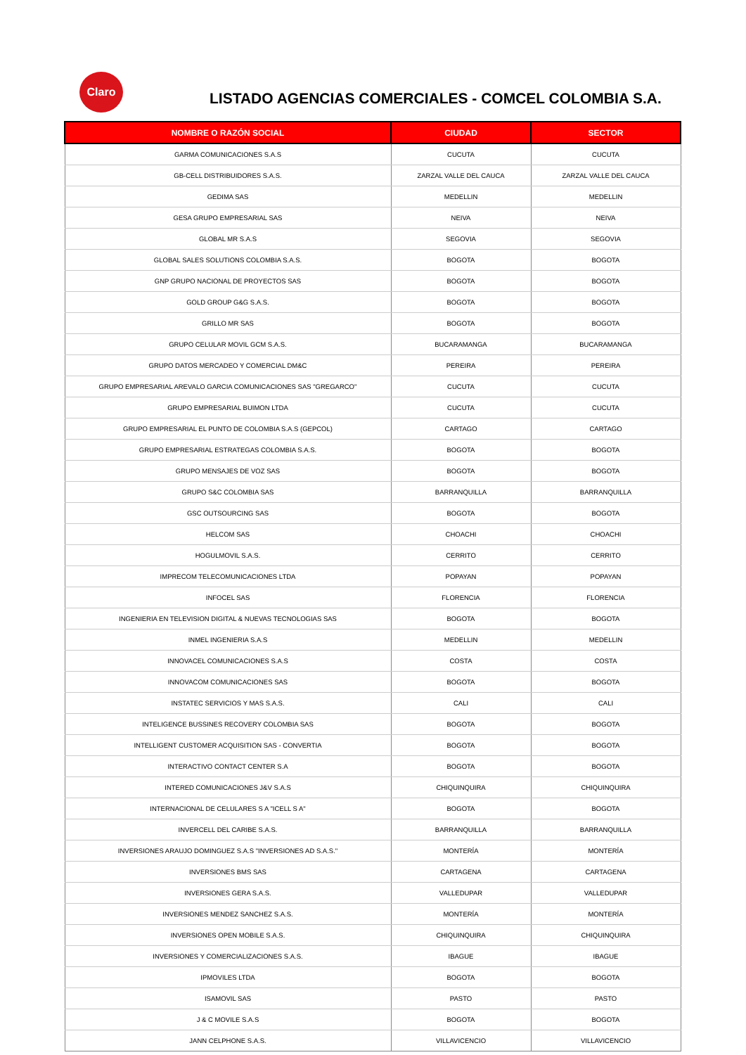Claro
LISTADO AGENCIAS COMERCIALES - COMCEL COLOMBIA S.A.
| NOMBRE O RAZÓN SOCIAL | CIUDAD | SECTOR |
| --- | --- | --- |
| GARMA COMUNICACIONES S.A.S | CUCUTA | CUCUTA |
| GB-CELL DISTRIBUIDORES S.A.S. | ZARZAL VALLE DEL CAUCA | ZARZAL VALLE DEL CAUCA |
| GEDIMA SAS | MEDELLIN | MEDELLIN |
| GESA GRUPO EMPRESARIAL SAS | NEIVA | NEIVA |
| GLOBAL MR S.A.S | SEGOVIA | SEGOVIA |
| GLOBAL SALES SOLUTIONS COLOMBIA S.A.S. | BOGOTA | BOGOTA |
| GNP GRUPO NACIONAL DE PROYECTOS SAS | BOGOTA | BOGOTA |
| GOLD GROUP G&G S.A.S. | BOGOTA | BOGOTA |
| GRILLO MR SAS | BOGOTA | BOGOTA |
| GRUPO CELULAR MOVIL GCM S.A.S. | BUCARAMANGA | BUCARAMANGA |
| GRUPO DATOS MERCADEO Y COMERCIAL DM&C | PEREIRA | PEREIRA |
| GRUPO EMPRESARIAL AREVALO GARCIA COMUNICACIONES SAS "GREGARCO" | CUCUTA | CUCUTA |
| GRUPO EMPRESARIAL BUIMON LTDA | CUCUTA | CUCUTA |
| GRUPO EMPRESARIAL EL PUNTO DE COLOMBIA S.A.S (GEPCOL) | CARTAGO | CARTAGO |
| GRUPO EMPRESARIAL ESTRATEGAS COLOMBIA S.A.S. | BOGOTA | BOGOTA |
| GRUPO MENSAJES DE VOZ SAS | BOGOTA | BOGOTA |
| GRUPO S&C COLOMBIA SAS | BARRANQUILLA | BARRANQUILLA |
| GSC OUTSOURCING SAS | BOGOTA | BOGOTA |
| HELCOM SAS | CHOACHI | CHOACHI |
| HOGULMOVIL S.A.S. | CERRITO | CERRITO |
| IMPRECOM TELECOMUNICACIONES LTDA | POPAYAN | POPAYAN |
| INFOCEL SAS | FLORENCIA | FLORENCIA |
| INGENIERIA EN TELEVISION DIGITAL & NUEVAS TECNOLOGIAS SAS | BOGOTA | BOGOTA |
| INMEL INGENIERIA S.A.S | MEDELLIN | MEDELLIN |
| INNOVACEL COMUNICACIONES S.A.S | COSTA | COSTA |
| INNOVACOM COMUNICACIONES SAS | BOGOTA | BOGOTA |
| INSTATEC SERVICIOS Y MAS S.A.S. | CALI | CALI |
| INTELIGENCE BUSSINES RECOVERY COLOMBIA SAS | BOGOTA | BOGOTA |
| INTELLIGENT CUSTOMER ACQUISITION SAS - CONVERTIA | BOGOTA | BOGOTA |
| INTERACTIVO CONTACT CENTER S.A | BOGOTA | BOGOTA |
| INTERED COMUNICACIONES J&V S.A.S | CHIQUINQUIRA | CHIQUINQUIRA |
| INTERNACIONAL DE CELULARES S A "ICELL S A" | BOGOTA | BOGOTA |
| INVERCELL DEL CARIBE S.A.S. | BARRANQUILLA | BARRANQUILLA |
| INVERSIONES ARAUJO DOMINGUEZ S.A.S "INVERSIONES AD S.A.S." | MONTERÍA | MONTERÍA |
| INVERSIONES BMS SAS | CARTAGENA | CARTAGENA |
| INVERSIONES GERA S.A.S. | VALLEDUPAR | VALLEDUPAR |
| INVERSIONES MENDEZ SANCHEZ S.A.S. | MONTERÍA | MONTERÍA |
| INVERSIONES OPEN MOBILE S.A.S. | CHIQUINQUIRA | CHIQUINQUIRA |
| INVERSIONES Y COMERCIALIZACIONES S.A.S. | IBAGUE | IBAGUE |
| IPMOVILES LTDA | BOGOTA | BOGOTA |
| ISAMOVIL SAS | PASTO | PASTO |
| J & C MOVILE S.A.S | BOGOTA | BOGOTA |
| JANN CELPHONE S.A.S. | VILLAVICENCIO | VILLAVICENCIO |